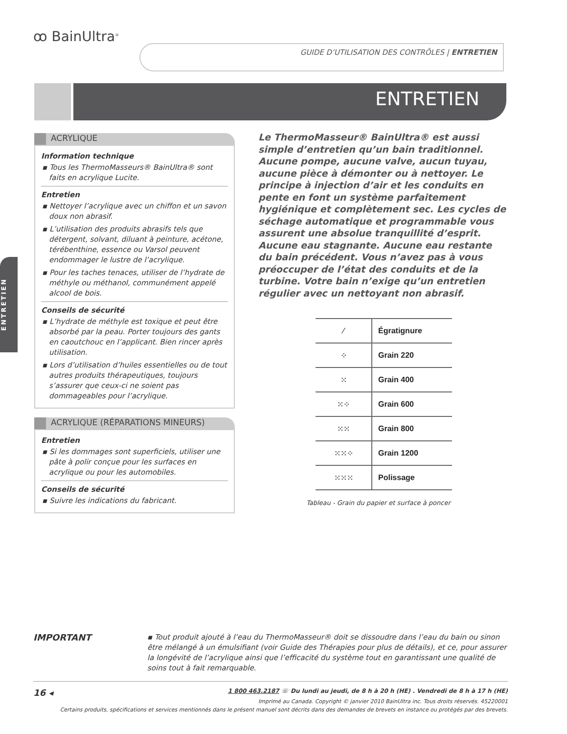ꝏ BainUltra<sup>®</sup>
GUIDE D’UTILISATION DES CONTRÔLES | ENTRETIEN
ENTRETIEN
ENTRETIEN
ACRYLIQUE
Information technique
▪ Tous les ThermoMasseurs® BainUltra® sont faits en acrylique Lucite.
Entretien
▪ Nettoyer l’acrylique avec un chiffon et un savon doux non abrasif.
▪ L’utilisation des produits abrasifs tels que détergent, solvant, diluant à peinture, acétone, térébenthine, essence ou Varsol peuvent endommager le lustre de l’acrylique.
▪ Pour les taches tenaces, utiliser de l’hydrate de méthyle ou méthanol, communément appelé alcool de bois.
Conseils de sécurité
▪ L’hydrate de méthyle est toxique et peut être absorbé par la peau. Porter toujours des gants en caoutchouc en l’applicant. Bien rincer après utilisation.
▪ Lors d’utilisation d’huiles essentielles ou de tout autres produits thérapeutiques, toujours s’assurer que ceux-ci ne soient pas dommageables pour l’acrylique.
ACRYLIQUE (RÉPARATIONS MINEURS)
Entretien
▪ Si les dommages sont superficiels, utiliser une pâte à polir conçue pour les surfaces en acrylique ou pour les automobiles.
Conseils de sécurité
▪ Suivre les indications du fabricant.
Le ThermoMasseur® BainUltra® est aussi simple d’entretien qu’un bain traditionnel. Aucune pompe, aucune valve, aucun tuyau, aucune pièce à démonter ou à nettoyer. Le principe à injection d’air et les conduits en pente en font un système parfaitement hygiénique et complètement sec. Les cycles de séchage automatique et programmable vous assurent une absolue tranquillité d’esprit. Aucune eau stagnante. Aucune eau restante du bain précédent. Vous n’avez pas à vous préoccuper de l’état des conduits et de la turbine. Votre bain n’exige qu’un entretien régulier avec un nettoyant non abrasif.
| ⁄ | Égratignure |
| ⁘ | Grain 220 |
| ⁙ | Grain 400 |
| ⁙⁘ | Grain 600 |
| ⁙⁙ | Grain 800 |
| ⁙⁙⁘ | Grain 1200 |
| ⁙⁙⁙ | Polissage |
Tableau - Grain du papier et surface à poncer
IMPORTANT
▪ Tout produit ajouté à l’eau du ThermoMasseur® doit se dissoudre dans l’eau du bain ou sinon être mélangé à un émulsifiant (voir Guide des Thérapies pour plus de détails), et ce, pour assurer la longévité de l’acrylique ainsi que l’efficacité du système tout en garantissant une qualité de soins tout à fait remarquable.
16 ◂
1 800 463.2187 ☏ Du lundi au jeudi, de 8 h à 20 h (HE) . Vendredi de 8 h à 17 h (HE)
Imprimé au Canada. Copyright © janvier 2010 BainUltra inc. Tous droits réservés. 45220001
Certains produits, spécifications et services mentionnés dans le présent manuel sont décrits dans des demandes de brevets en instance ou protégés par des brevets.